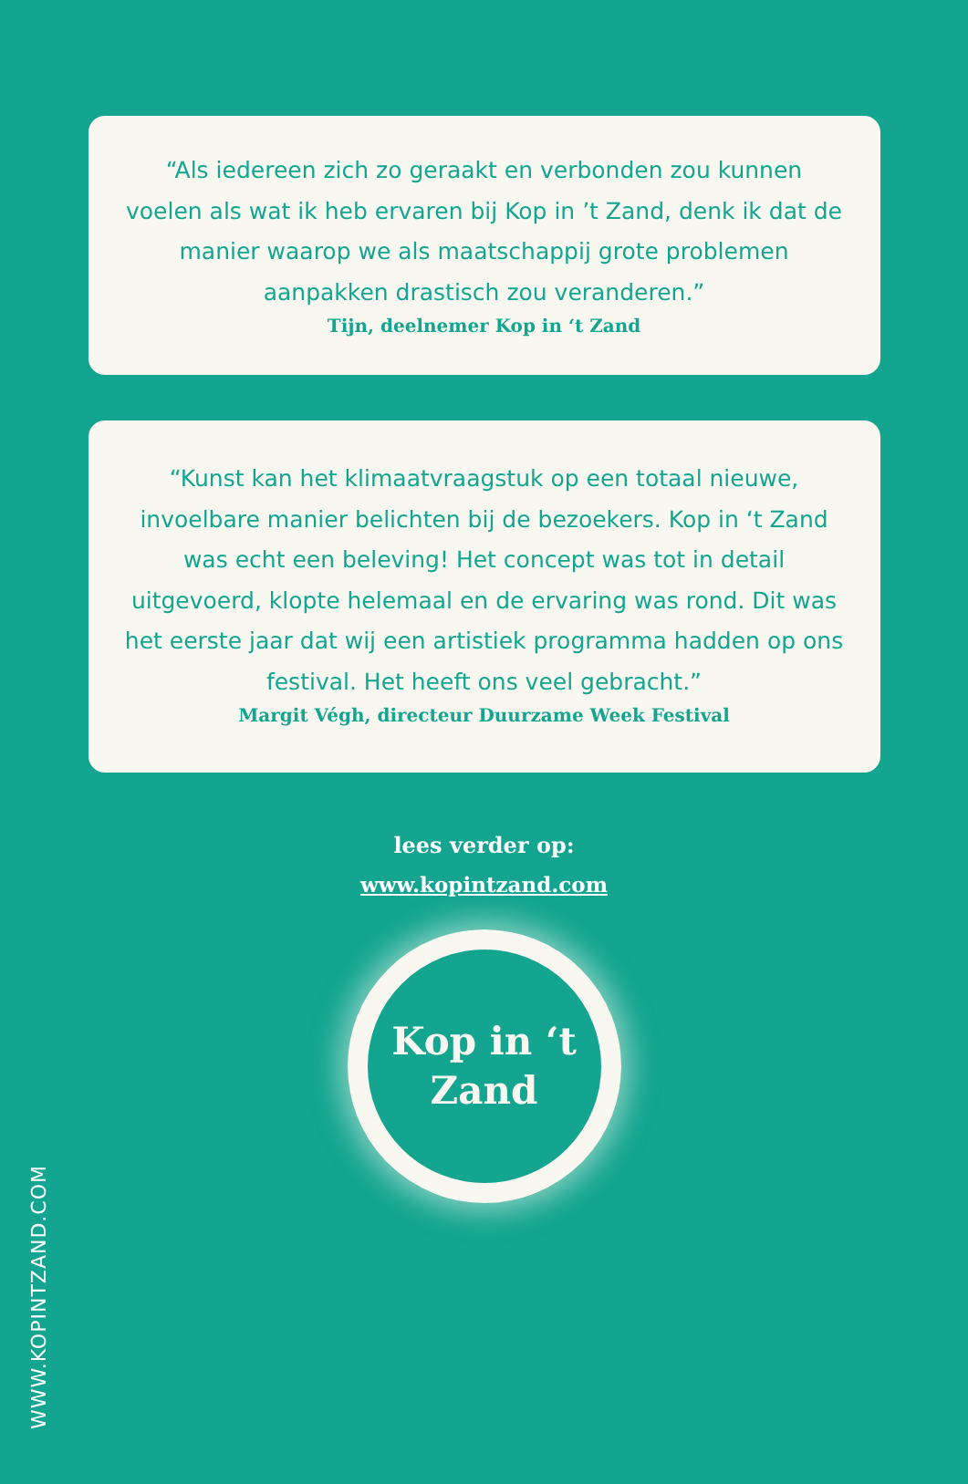“Als iedereen zich zo geraakt en verbonden zou kunnen voelen als wat ik heb ervaren bij Kop in ’t Zand, denk ik dat de manier waarop we als maatschappij grote problemen aanpakken drastisch zou veranderen.”
Tijn, deelnemer Kop in ‘t Zand
“Kunst kan het klimaatvraagstuk op een totaal nieuwe, invoelbare manier belichten bij de bezoekers. Kop in ‘t Zand was echt een beleving! Het concept was tot in detail uitgevoerd, klopte helemaal en de ervaring was rond. Dit was het eerste jaar dat wij een artistiek programma hadden op ons festival. Het heeft ons veel gebracht.”
Margit Végh, directeur Duurzame Week Festival
lees verder op:
www.kopintzand.com
Kop in ‘t
Zand
WWW.KOPINTZAND.COM